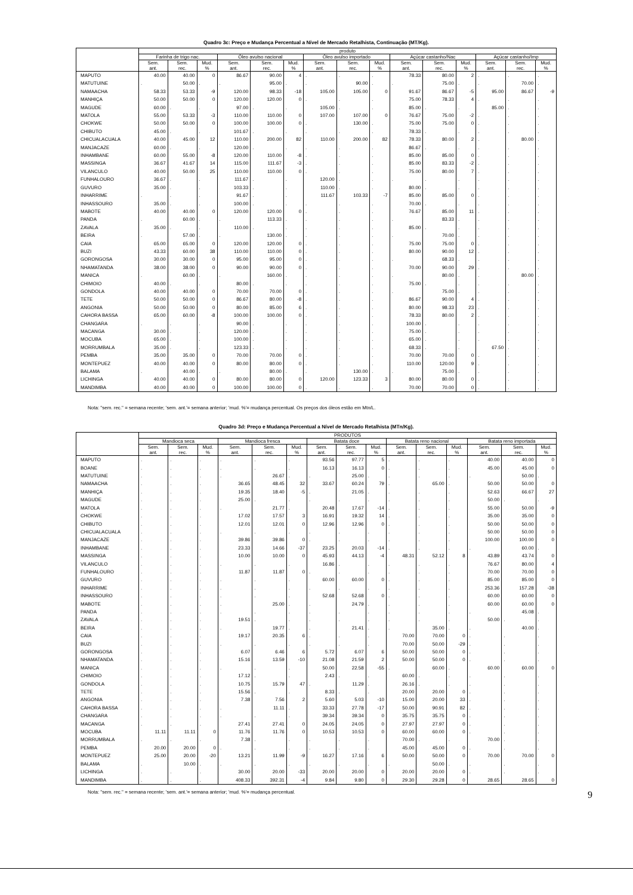Quadro 3c: Preço e Mudança Percentual a Nível de Mercado Retalhista, Continuação (MT/Kg).
| | produto | | | | | | | | | | | | | | |
| --- | --- | --- | --- | --- | --- | --- | --- | --- | --- | --- | --- | --- | --- | --- | --- |
| | Farinha de trigo nac. | | | Óleo avulso nacional | | | Óleo avulso importado | | | Açúcar castanho/Nac | | | Açúcar castanho/Imp | | |
| | Sem. ant. | Sem. rec. | Mud. % | Sem. ant. | Sem. rec. | Mud. % | Sem. ant. | Sem. rec. | Mud. % | Sem. ant. | Sem. rec. | Mud. % | Sem. ant. | Sem. rec. | Mud. % |
| MAPUTO | 40.00 | 40.00 | 0 | 86.67 | 90.00 | 4 | . | . | . | 78.33 | 80.00 | 2 | . | . | . |
| MATUTUINE | . | 50.00 | . | . | 95.00 | . | . | 90.00 | . | . | 75.00 | . | . | 70.00 | . |
| NAMAACHA | 58.33 | 53.33 | -9 | 120.00 | 98.33 | -18 | 105.00 | 105.00 | 0 | 91.67 | 86.67 | -5 | 95.00 | 86.67 | -9 |
| MANHIÇA | 50.00 | 50.00 | 0 | 120.00 | 120.00 | 0 | . | . | . | 75.00 | 78.33 | 4 | . | . | . |
| MAGUDE | 60.00 | . | . | 97.00 | . | . | 105.00 | . | . | 85.00 | . | . | 85.00 | . | . |
| MATOLA | 55.00 | 53.33 | -3 | 110.00 | 110.00 | 0 | 107.00 | 107.00 | 0 | 76.67 | 75.00 | -2 | . | . | . |
| CHOKWE | 50.00 | 50.00 | 0 | 100.00 | 100.00 | 0 | . | 130.00 | . | 75.00 | 75.00 | 0 | . | . | . |
| CHIBUTO | 45.00 | . | . | 101.67 | . | . | . | . | . | 78.33 | . | . | . | . | . |
| CHICUALACUALA | 40.00 | 45.00 | 12 | 110.00 | 200.00 | 82 | 110.00 | 200.00 | 82 | 78.33 | 80.00 | 2 | . | 80.00 | . |
| MANJACAZE | 60.00 | . | . | 120.00 | . | . | . | . | . | 86.67 | . | . | . | . | . |
| INHAMBANE | 60.00 | 55.00 | -8 | 120.00 | 110.00 | -8 | . | . | . | 85.00 | 85.00 | 0 | . | . | . |
| MASSINGA | 36.67 | 41.67 | 14 | 115.00 | 111.67 | -3 | . | . | . | 85.00 | 83.33 | -2 | . | . | . |
| VILANCULO | 40.00 | 50.00 | 25 | 110.00 | 110.00 | 0 | . | . | . | 75.00 | 80.00 | 7 | . | . | . |
| FUNHALOURO | 36.67 | . | . | 111.67 | . | . | 120.00 | . | . | . | . | . | . | . | . |
| GUVURO | 35.00 | . | . | 103.33 | . | . | 110.00 | . | . | 80.00 | . | . | . | . | . |
| INHARRIME | . | . | . | 91.67 | . | . | 111.67 | 103.33 | -7 | 85.00 | 85.00 | 0 | . | . | . |
| INHASSOURO | 35.00 | . | . | 100.00 | . | . | . | . | . | 70.00 | . | . | . | . | . |
| MABOTE | 40.00 | 40.00 | 0 | 120.00 | 120.00 | 0 | . | . | . | 76.67 | 85.00 | 11 | . | . | . |
| PANDA | . | 60.00 | . | . | 113.33 | . | . | . | . | . | 83.33 | . | . | . | . |
| ZAVALA | 35.00 | . | . | 110.00 | . | . | . | . | . | 85.00 | . | . | . | . | . |
| BEIRA | . | 57.00 | . | . | 130.00 | . | . | . | . | . | 70.00 | . | . | . | . |
| CAIA | 65.00 | 65.00 | 0 | 120.00 | 120.00 | 0 | . | . | . | 75.00 | 75.00 | 0 | . | . | . |
| BUZI | 43.33 | 60.00 | 38 | 110.00 | 110.00 | 0 | . | . | . | 80.00 | 90.00 | 12 | . | . | . |
| GORONGOSA | 30.00 | 30.00 | 0 | 95.00 | 95.00 | 0 | . | . | . | . | 68.33 | . | . | . | . |
| NHAMATANDA | 38.00 | 38.00 | 0 | 90.00 | 90.00 | 0 | . | . | . | 70.00 | 90.00 | 29 | . | . | . |
| MANICA | . | 60.00 | . | . | 160.00 | . | . | . | . | . | 80.00 | . | . | 80.00 | . |
| CHIMOIO | 40.00 | . | . | 80.00 | . | . | . | . | . | 75.00 | . | . | . | . | . |
| GONDOLA | 40.00 | 40.00 | 0 | 70.00 | 70.00 | 0 | . | . | . | . | 75.00 | . | . | . | . |
| TETE | 50.00 | 50.00 | 0 | 86.67 | 80.00 | -8 | . | . | . | 86.67 | 90.00 | 4 | . | . | . |
| ANGONIA | 50.00 | 50.00 | 0 | 80.00 | 85.00 | 6 | . | . | . | 80.00 | 98.33 | 23 | . | . | . |
| CAHORA BASSA | 65.00 | 60.00 | -8 | 100.00 | 100.00 | 0 | . | . | . | 78.33 | 80.00 | 2 | . | . | . |
| CHANGARA | . | . | . | 90.00 | . | . | . | . | . | 100.00 | . | . | . | . | . |
| MACANGA | 30.00 | . | . | 120.00 | . | . | . | . | . | 75.00 | . | . | . | . | . |
| MOCUBA | 65.00 | . | . | 100.00 | . | . | . | . | . | 65.00 | . | . | . | . | . |
| MORRUMBALA | 35.00 | . | . | 123.33 | . | . | . | . | . | 68.33 | . | . | 67.50 | . | . |
| PEMBA | 35.00 | 35.00 | 0 | 70.00 | 70.00 | 0 | . | . | . | 70.00 | 70.00 | 0 | . | . | . |
| MONTEPUEZ | 40.00 | 40.00 | 0 | 80.00 | 80.00 | 0 | . | . | . | 110.00 | 120.00 | 9 | . | . | . |
| BALAMA | . | 40.00 | . | . | 80.00 | . | . | 130.00 | . | . | 75.00 | . | . | . | . |
| LICHINGA | 40.00 | 40.00 | 0 | 80.00 | 80.00 | 0 | 120.00 | 123.33 | 3 | 80.00 | 80.00 | 0 | . | . | . |
| MANDIMBA | 40.00 | 40.00 | 0 | 100.00 | 100.00 | 0 | . | . | . | 70.00 | 70.00 | 0 | . | . | . |
Nota: "sem. rec." = semana recente; 'sem. ant.'= semana anterior; 'mud. %'= mudança percentual. Os preços dos óleos estão em Mtn/L.
Quadro 3d: Preço e Mudança Percentual a Nível de Mercado Retalhista (MTn/Kg).
| | PRODUTOS | | | | | | | | | | | | | | |
| --- | --- | --- | --- | --- | --- | --- | --- | --- | --- | --- | --- | --- | --- | --- | --- |
| | Mandioca seca | | | Mandioca fresca | | | Batata doce | | | Batata reno nacional | | | Batata reno importada | | |
| | Sem. ant. | Sem. rec. | Mud. % | Sem. ant. | Sem. rec. | Mud. % | Sem. ant. | Sem. rec. | Mud. % | Sem. ant. | Sem. rec. | Mud. % | Sem. ant. | Sem. rec. | Mud. % |
| MAPUTO | . | . | . | . | . | . | 93.56 | 97.77 | 5 | . | . | . | 40.00 | 40.00 | 0 |
| BOANE | . | . | . | . | . | . | 16.13 | 16.13 | 0 | . | . | . | 45.00 | 45.00 | 0 |
| MATUTUINE | . | . | . | . | 26.67 | . | . | 25.00 | . | . | . | . | . | 50.00 | . |
| NAMAACHA | . | . | . | 36.65 | 48.45 | 32 | 33.67 | 60.24 | 79 | . | 65.00 | . | 50.00 | 50.00 | 0 |
| MANHIÇA | . | . | . | 19.35 | 18.40 | -5 | . | 21.05 | . | . | . | . | 52.63 | 66.67 | 27 |
| MAGUDE | . | . | . | 25.00 | . | . | . | . | . | . | . | . | 50.00 | . | . |
| MATOLA | . | . | . | . | 21.77 | . | 20.48 | 17.67 | -14 | . | . | . | 55.00 | 50.00 | -9 |
| CHOKWE | . | . | . | 17.02 | 17.57 | 3 | 16.91 | 19.32 | 14 | . | . | . | 35.00 | 35.00 | 0 |
| CHIBUTO | . | . | . | 12.01 | 12.01 | 0 | 12.96 | 12.96 | 0 | . | . | . | 50.00 | 50.00 | 0 |
| CHICUALACUALA | . | . | . | . | . | . | . | . | . | . | . | . | 50.00 | 50.00 | 0 |
| MANJACAZE | . | . | . | 39.86 | 39.86 | 0 | . | . | . | . | . | . | 100.00 | 100.00 | 0 |
| INHAMBANE | . | . | . | 23.33 | 14.66 | -37 | 23.25 | 20.03 | -14 | . | . | . | . | 60.00 | . |
| MASSINGA | . | . | . | 10.00 | 10.00 | 0 | 45.93 | 44.13 | -4 | 48.31 | 52.12 | 8 | 43.89 | 43.74 | 0 |
| VILANCULO | . | . | . | . | . | . | 16.86 | . | . | . | . | . | 76.67 | 80.00 | 4 |
| FUNHALOURO | . | . | . | 11.87 | 11.87 | 0 | . | . | . | . | . | . | 70.00 | 70.00 | 0 |
| GUVURO | . | . | . | . | . | . | 60.00 | 60.00 | 0 | . | . | . | 85.00 | 85.00 | 0 |
| INHARRIME | . | . | . | . | . | . | . | . | . | . | . | . | 253.36 | 157.28 | -38 |
| INHASSOURO | . | . | . | . | . | . | 52.68 | 52.68 | 0 | . | . | . | 60.00 | 60.00 | 0 |
| MABOTE | . | . | . | . | 25.00 | . | . | 24.79 | . | . | . | . | 60.00 | 60.00 | 0 |
| PANDA | . | . | . | . | . | . | . | . | . | . | . | . | . | 45.08 | . |
| ZAVALA | . | . | . | 19.51 | . | . | . | . | . | . | . | . | 50.00 | . | . |
| BEIRA | . | . | . | . | 19.77 | . | . | 21.41 | . | . | 35.00 | . | . | 40.00 | . |
| CAIA | . | . | . | 19.17 | 20.35 | 6 | . | . | . | 70.00 | 70.00 | 0 | . | . | . |
| BUZI | . | . | . | . | . | . | . | . | . | 70.00 | 50.00 | -29 | . | . | . |
| GORONGOSA | . | . | . | 6.07 | 6.46 | 6 | 5.72 | 6.07 | 6 | 50.00 | 50.00 | 0 | . | . | . |
| NHAMATANDA | . | . | . | 15.16 | 13.59 | -10 | 21.08 | 21.59 | 2 | 50.00 | 50.00 | 0 | . | . | . |
| MANICA | . | . | . | . | . | . | 50.00 | 22.58 | -55 | . | 60.00 | . | 60.00 | 60.00 | 0 |
| CHIMOIO | . | . | . | 17.12 | . | . | 2.43 | . | . | 60.00 | . | . | . | . | . |
| GONDOLA | . | . | . | 10.75 | 15.79 | 47 | . | 11.29 | . | 26.16 | . | . | . | . | . |
| TETE | . | . | . | 15.56 | . | . | 8.33 | . | . | 20.00 | 20.00 | 0 | . | . | . |
| ANGONIA | . | . | . | 7.38 | 7.56 | 2 | 5.60 | 5.03 | -10 | 15.00 | 20.00 | 33 | . | . | . |
| CAHORA BASSA | . | . | . | . | 11.11 | . | 33.33 | 27.78 | -17 | 50.00 | 90.91 | 82 | . | . | . |
| CHANGARA | . | . | . | . | . | . | 39.34 | 39.34 | 0 | 35.75 | 35.75 | 0 | . | . | . |
| MACANGA | . | . | . | 27.41 | 27.41 | 0 | 24.05 | 24.05 | 0 | 27.97 | 27.97 | 0 | . | . | . |
| MOCUBA | 11.11 | 11.11 | 0 | 11.76 | 11.76 | 0 | 10.53 | 10.53 | 0 | 60.00 | 60.00 | 0 | . | . | . |
| MORRUMBALA | . | . | . | 7.38 | . | . | . | . | . | 70.00 | . | . | 70.00 | . | . |
| PEMBA | 20.00 | 20.00 | 0 | . | . | . | . | . | . | 45.00 | 45.00 | 0 | . | . | . |
| MONTEPUEZ | 25.00 | 20.00 | -20 | 13.21 | 11.99 | -9 | 16.27 | 17.16 | 6 | 50.00 | 50.00 | 0 | 70.00 | 70.00 | 0 |
| BALAMA | . | 10.00 | . | . | . | . | . | . | . | . | 50.00 | . | . | . | . |
| LICHINGA | . | . | . | 30.00 | 20.00 | -33 | 20.00 | 20.00 | 0 | 20.00 | 20.00 | 0 | . | . | . |
| MANDIMBA | . | . | . | 408.33 | 392.31 | -4 | 9.84 | 9.80 | 0 | 29.30 | 29.28 | 0 | 28.65 | 28.65 | 0 |
Nota: "sem. rec." = semana recente; 'sem. ant.'= semana anterior; 'mud. %'= mudança percentual.
9